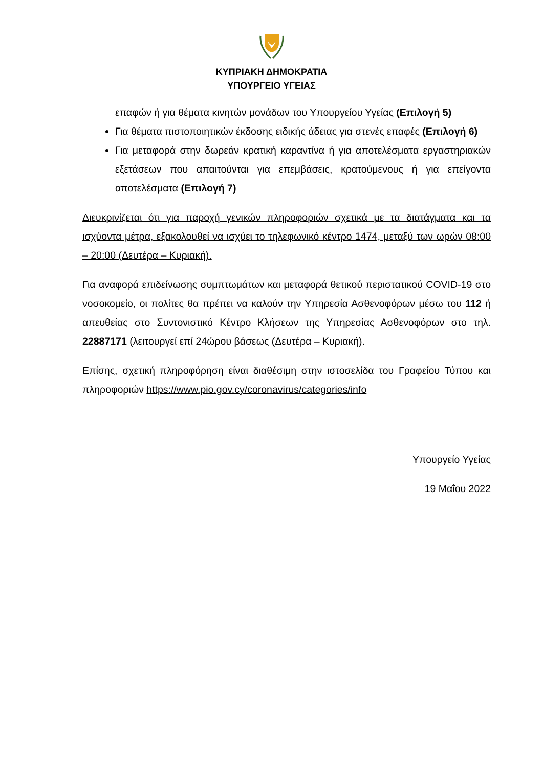ΚΥΠΡΙΑΚΗ ΔΗΜΟΚΡΑΤΙΑ
ΥΠΟΥΡΓΕΙΟ ΥΓΕΙΑΣ
επαφών ή για θέματα κινητών μονάδων του Υπουργείου Υγείας (Επιλογή 5)
Για θέματα πιστοποιητικών έκδοσης ειδικής άδειας για στενές επαφές (Επιλογή 6)
Για μεταφορά στην δωρεάν κρατική καραντίνα ή για αποτελέσματα εργαστηριακών εξετάσεων που απαιτούνται για επεμβάσεις, κρατούμενους ή για επείγοντα αποτελέσματα (Επιλογή 7)
Διευκρινίζεται ότι για παροχή γενικών πληροφοριών σχετικά με τα διατάγματα και τα ισχύοντα μέτρα, εξακολουθεί να ισχύει το τηλεφωνικό κέντρο 1474, μεταξύ των ωρών 08:00 – 20:00 (Δευτέρα – Κυριακή).
Για αναφορά επιδείνωσης συμπτωμάτων και μεταφορά θετικού περιστατικού COVID-19 στο νοσοκομείο, οι πολίτες θα πρέπει να καλούν την Υπηρεσία Ασθενοφόρων μέσω του 112 ή απευθείας στο Συντονιστικό Κέντρο Κλήσεων της Υπηρεσίας Ασθενοφόρων στο τηλ. 22887171 (λειτουργεί επί 24ώρου βάσεως (Δευτέρα – Κυριακή).
Επίσης, σχετική πληροφόρηση είναι διαθέσιμη στην ιστοσελίδα του Γραφείου Τύπου και πληροφοριών https://www.pio.gov.cy/coronavirus/categories/info
Υπουργείο Υγείας
19 Μαΐου 2022